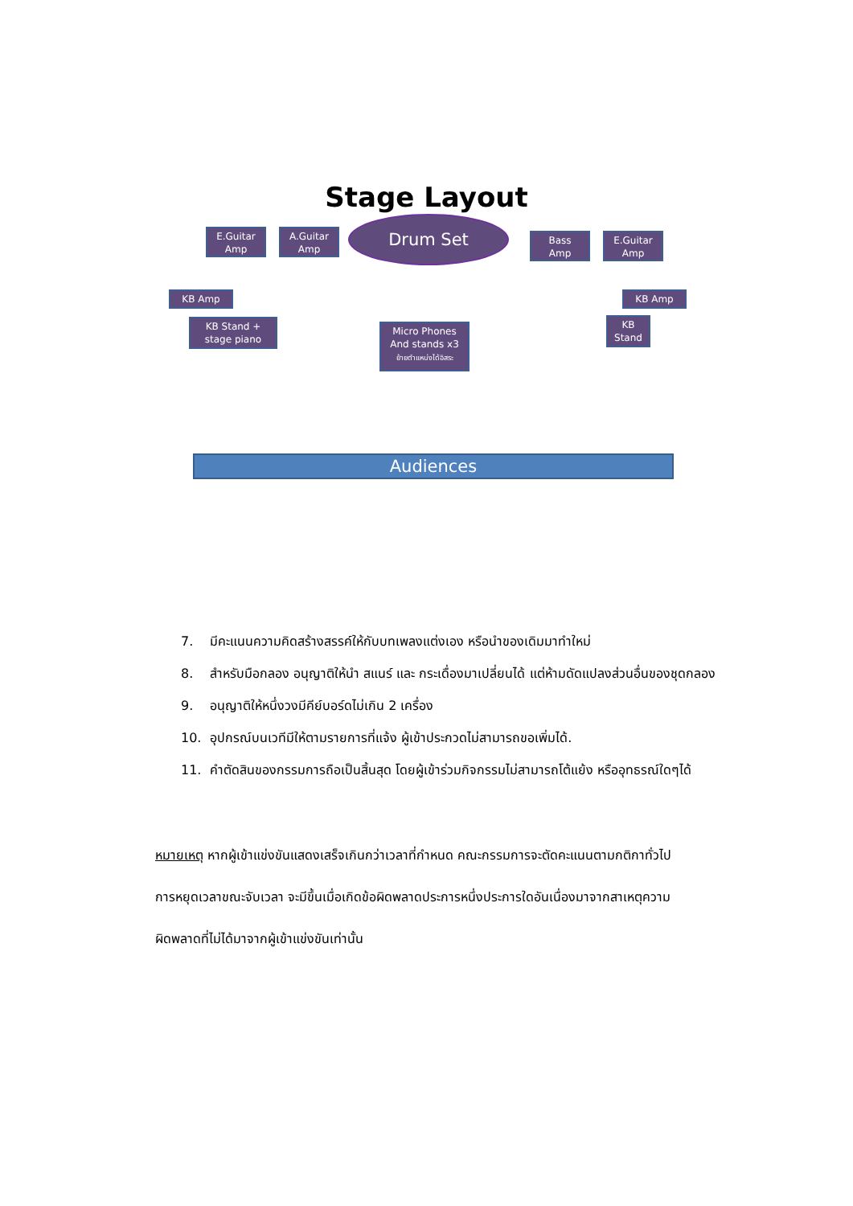Stage Layout
E.Guitar
Amp
A.Guitar
Amp
Drum Set
Bass
Amp
E.Guitar
Amp
KB Amp
KB Stand +
stage piano
Micro Phones
And stands x3
ย้ายตำแหน่งได้อิสระ
KB Amp
KB
Stand
Audiences
7. มีคะแนนความคิดสร้างสรรค์ให้กับบทเพลงแต่งเอง หรือนำของเดิมมาทำใหม่
8. สำหรับมือกลอง อนุญาติให้นำ สแนร์ และ กระเดื่องมาเปลี่ยนได้ แต่ห้ามดัดแปลงส่วนอื่นของชุดกลอง
9. อนุญาติให้หนึ่งวงมีคีย์บอร์ดไม่เกิน 2 เครื่อง
10. อุปกรณ์บนเวทีมีให้ตามรายการที่แจ้ง ผู้เข้าประกวดไม่สามารถขอเพิ่มได้.
11. คำตัดสินของกรรมการถือเป็นสิ้นสุด โดยผู้เข้าร่วมกิจกรรมไม่สามารถโต้แย้ง หรืออุทธรณ์ใดๆได้
หมายเหตุ หากผู้เข้าแข่งขันแสดงเสร็จเกินกว่าเวลาที่กำหนด คณะกรรมการจะตัดคะแนนตามกติกาทั่วไป
การหยุดเวลาขณะจับเวลา จะมีขึ้นเมื่อเกิดข้อผิดพลาดประการหนึ่งประการใดอันเนื่องมาจากสาเหตุความ
ผิดพลาดที่ไม่ได้มาจากผู้เข้าแข่งขันเท่านั้น